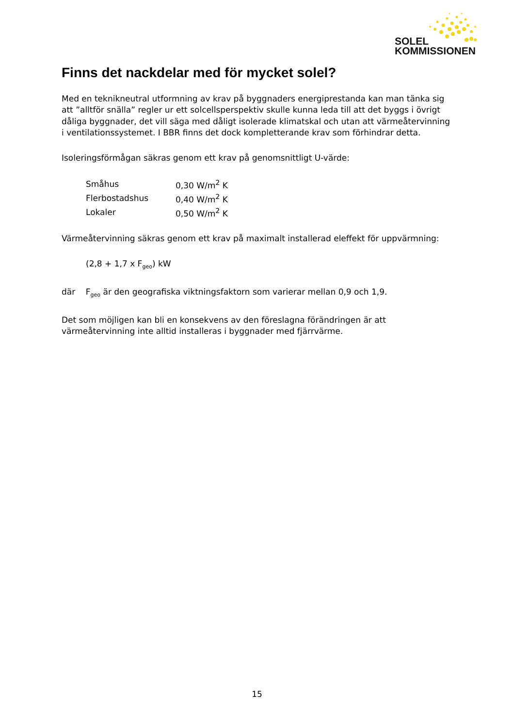SOLEL
KOMMISSIONEN
Finns det nackdelar med för mycket solel?
Med en teknikneutral utformning av krav på byggnaders energiprestanda kan man tänka sig att ”alltför snälla” regler ur ett solcellsperspektiv skulle kunna leda till att det byggs i övrigt dåliga byggnader, det vill säga med dåligt isolerade klimatskal och utan att värmeåtervinning i ventilationssystemet. I BBR finns det dock kompletterande krav som förhindrar detta.
Isoleringsförmågan säkras genom ett krav på genomsnittligt U-värde:
| Småhus | 0,30 W/m<sup>2</sup> K |
| Flerbostadshus | 0,40 W/m<sup>2</sup> K |
| Lokaler | 0,50 W/m<sup>2</sup> K |
Värmeåtervinning säkras genom ett krav på maximalt installerad eleffekt för uppvärmning:
(2,8 + 1,7 x F<sub>geo</sub>) kW
där F<sub>geo</sub> är den geografiska viktningsfaktorn som varierar mellan 0,9 och 1,9.
Det som möjligen kan bli en konsekvens av den föreslagna förändringen är att värmeåtervinning inte alltid installeras i byggnader med fjärrvärme.
15